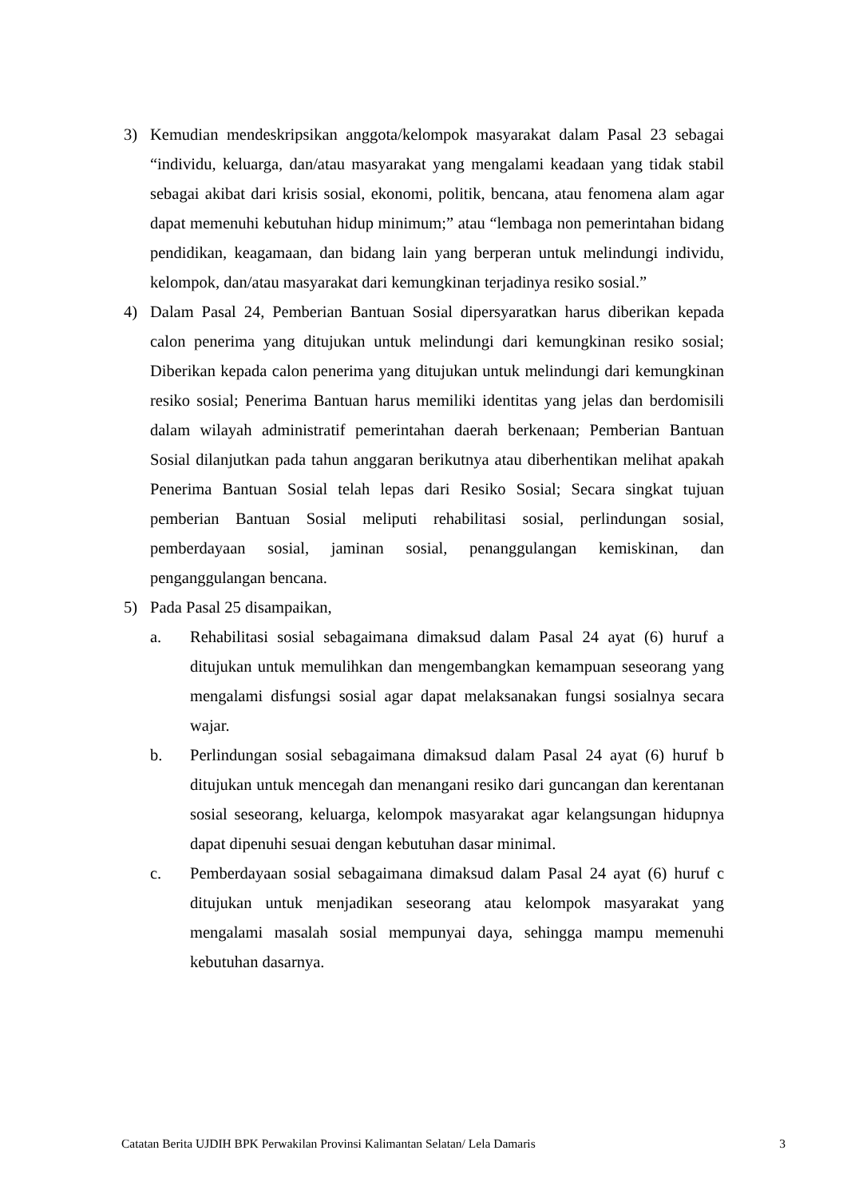3) Kemudian mendeskripsikan anggota/kelompok masyarakat dalam Pasal 23 sebagai “individu, keluarga, dan/atau masyarakat yang mengalami keadaan yang tidak stabil sebagai akibat dari krisis sosial, ekonomi, politik, bencana, atau fenomena alam agar dapat memenuhi kebutuhan hidup minimum;” atau “lembaga non pemerintahan bidang pendidikan, keagamaan, dan bidang lain yang berperan untuk melindungi individu, kelompok, dan/atau masyarakat dari kemungkinan terjadinya resiko sosial.”
4) Dalam Pasal 24, Pemberian Bantuan Sosial dipersyaratkan harus diberikan kepada calon penerima yang ditujukan untuk melindungi dari kemungkinan resiko sosial; Diberikan kepada calon penerima yang ditujukan untuk melindungi dari kemungkinan resiko sosial; Penerima Bantuan harus memiliki identitas yang jelas dan berdomisili dalam wilayah administratif pemerintahan daerah berkenaan; Pemberian Bantuan Sosial dilanjutkan pada tahun anggaran berikutnya atau diberhentikan melihat apakah Penerima Bantuan Sosial telah lepas dari Resiko Sosial; Secara singkat tujuan pemberian Bantuan Sosial meliputi rehabilitasi sosial, perlindungan sosial, pemberdayaan sosial, jaminan sosial, penanggulangan kemiskinan, dan penganggulangan bencana.
5) Pada Pasal 25 disampaikan,
a. Rehabilitasi sosial sebagaimana dimaksud dalam Pasal 24 ayat (6) huruf a ditujukan untuk memulihkan dan mengembangkan kemampuan seseorang yang mengalami disfungsi sosial agar dapat melaksanakan fungsi sosialnya secara wajar.
b. Perlindungan sosial sebagaimana dimaksud dalam Pasal 24 ayat (6) huruf b ditujukan untuk mencegah dan menangani resiko dari guncangan dan kerentanan sosial seseorang, keluarga, kelompok masyarakat agar kelangsungan hidupnya dapat dipenuhi sesuai dengan kebutuhan dasar minimal.
c. Pemberdayaan sosial sebagaimana dimaksud dalam Pasal 24 ayat (6) huruf c ditujukan untuk menjadikan seseorang atau kelompok masyarakat yang mengalami masalah sosial mempunyai daya, sehingga mampu memenuhi kebutuhan dasarnya.
Catatan Berita UJDIH BPK Perwakilan Provinsi Kalimantan Selatan/ Lela Damaris 3